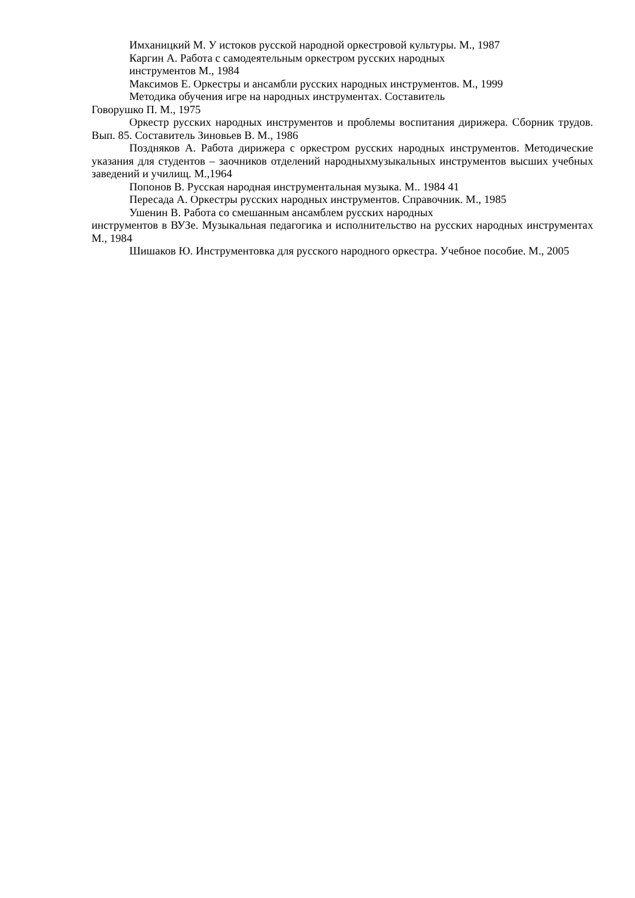Имханицкий М. У истоков русской народной оркестровой культуры. М., 1987
Каргин А. Работа с самодеятельным оркестром русских народных
инструментов М., 1984
Максимов Е. Оркестры и ансамбли русских народных инструментов. М., 1999
Методика обучения игре на народных инструментах. Составитель
Говорушко П. М., 1975
Оркестр русских народных инструментов и проблемы воспитания дирижера. Сборник трудов. Вып. 85. Составитель Зиновьев В. М., 1986
Поздняков А. Работа дирижера с оркестром русских народных инструментов. Методические указания для студентов – заочников отделений народныхмузыкальных инструментов высших учебных заведений и училищ. М.,1964
Попонов В. Русская народная инструментальная музыка. М.. 1984 41
Пересада А. Оркестры русских народных инструментов. Справочник. М., 1985
Ушенин В. Работа со смешанным ансамблем русских народных
инструментов в ВУЗе. Музыкальная педагогика и исполнительство на русских народных инструментах М., 1984
Шишаков Ю. Инструментовка для русского народного оркестра. Учебное пособие. М., 2005